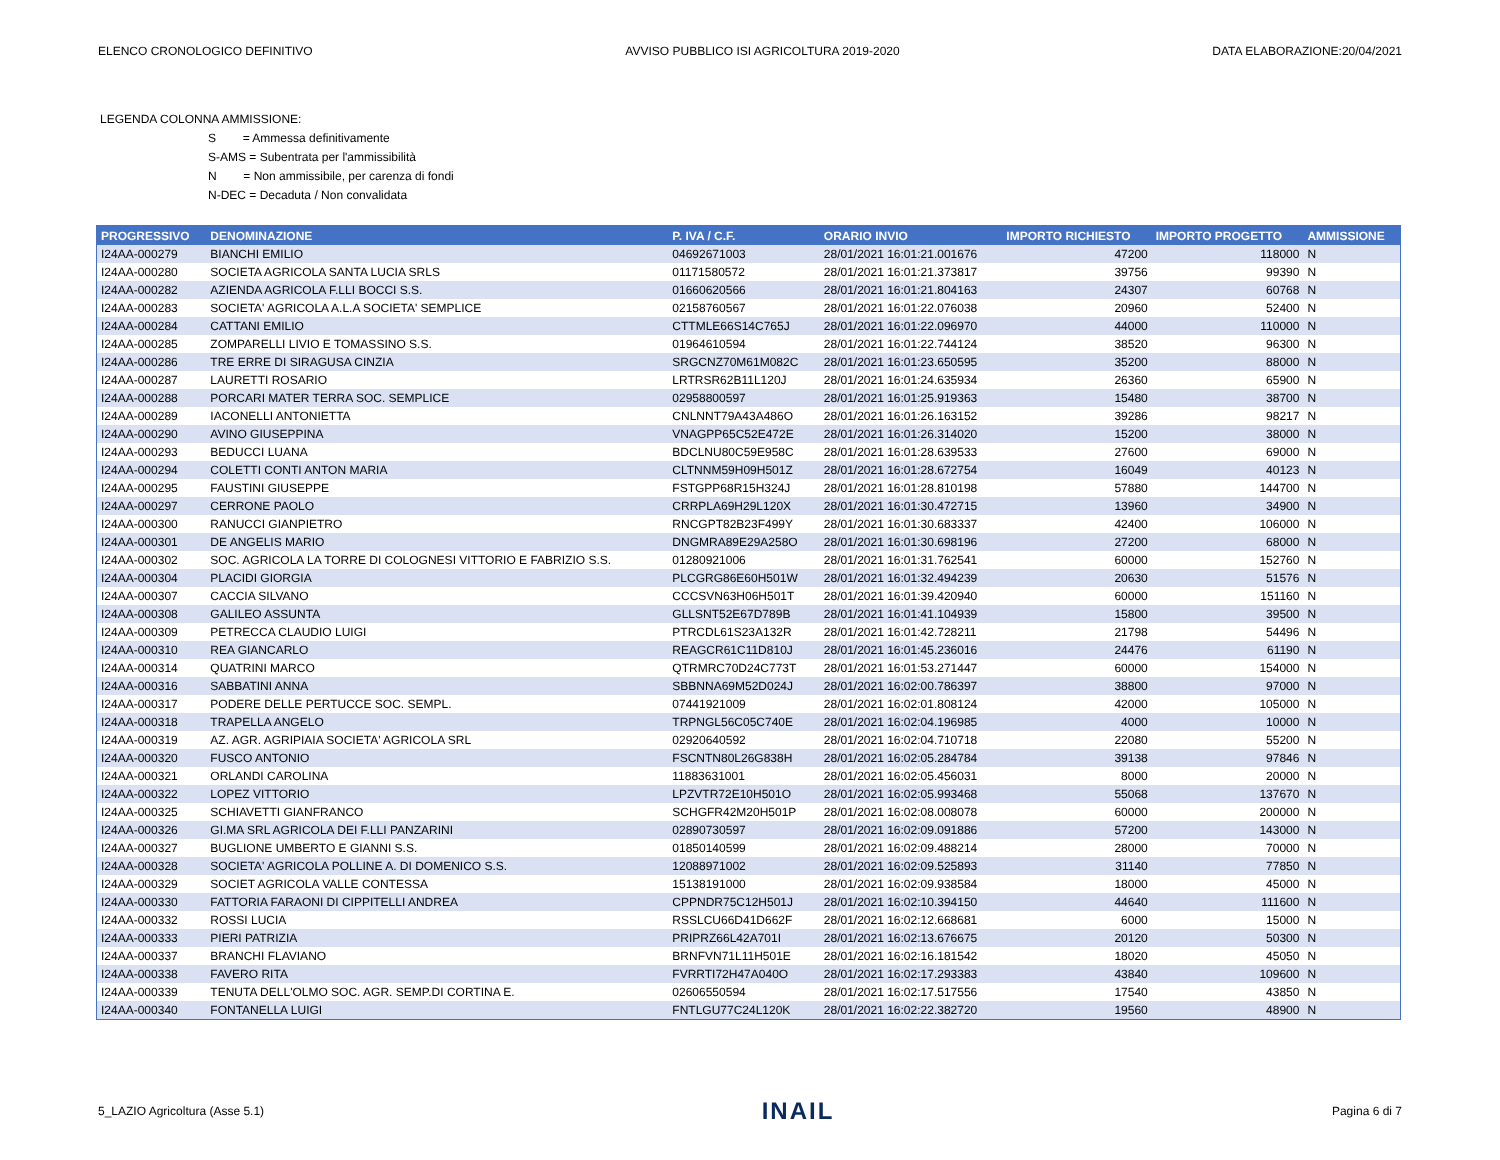ELENCO CRONOLOGICO DEFINITIVO AVVISO PUBBLICO ISI AGRICOLTURA 2019-2020 DATA ELABORAZIONE:20/04/2021
LEGENDA COLONNA AMMISSIONE:
S = Ammessa definitivamente
S-AMS = Subentrata per l'ammissibilità
N = Non ammissibile, per carenza di fondi
N-DEC = Decaduta / Non convalidata
| PROGRESSIVO | DENOMINAZIONE | P. IVA / C.F. | ORARIO INVIO | IMPORTO RICHIESTO | IMPORTO PROGETTO | AMMISSIONE |
| --- | --- | --- | --- | --- | --- | --- |
| I24AA-000279 | BIANCHI EMILIO | 04692671003 | 28/01/2021 16:01:21.001676 | 47200 | 118000 | N |
| I24AA-000280 | SOCIETA AGRICOLA SANTA LUCIA SRLS | 01171580572 | 28/01/2021 16:01:21.373817 | 39756 | 99390 | N |
| I24AA-000282 | AZIENDA AGRICOLA F.LLI BOCCI S.S. | 01660620566 | 28/01/2021 16:01:21.804163 | 24307 | 60768 | N |
| I24AA-000283 | SOCIETA' AGRICOLA A.L.A SOCIETA' SEMPLICE | 02158760567 | 28/01/2021 16:01:22.076038 | 20960 | 52400 | N |
| I24AA-000284 | CATTANI EMILIO | CTTMLE66S14C765J | 28/01/2021 16:01:22.096970 | 44000 | 110000 | N |
| I24AA-000285 | ZOMPARELLI LIVIO E TOMASSINO S.S. | 01964610594 | 28/01/2021 16:01:22.744124 | 38520 | 96300 | N |
| I24AA-000286 | TRE ERRE DI SIRAGUSA CINZIA | SRGCNZ70M61M082C | 28/01/2021 16:01:23.650595 | 35200 | 88000 | N |
| I24AA-000287 | LAURETTI ROSARIO | LRTRSR62B11L120J | 28/01/2021 16:01:24.635934 | 26360 | 65900 | N |
| I24AA-000288 | PORCARI MATER TERRA SOC. SEMPLICE | 02958800597 | 28/01/2021 16:01:25.919363 | 15480 | 38700 | N |
| I24AA-000289 | IACONELLI ANTONIETTA | CNLNNT79A43A486O | 28/01/2021 16:01:26.163152 | 39286 | 98217 | N |
| I24AA-000290 | AVINO GIUSEPPINA | VNAGPP65C52E472E | 28/01/2021 16:01:26.314020 | 15200 | 38000 | N |
| I24AA-000293 | BEDUCCI LUANA | BDCLNU80C59E958C | 28/01/2021 16:01:28.639533 | 27600 | 69000 | N |
| I24AA-000294 | COLETTI CONTI ANTON MARIA | CLTNNM59H09H501Z | 28/01/2021 16:01:28.672754 | 16049 | 40123 | N |
| I24AA-000295 | FAUSTINI GIUSEPPE | FSTGPP68R15H324J | 28/01/2021 16:01:28.810198 | 57880 | 144700 | N |
| I24AA-000297 | CERRONE PAOLO | CRRPLA69H29L120X | 28/01/2021 16:01:30.472715 | 13960 | 34900 | N |
| I24AA-000300 | RANUCCI GIANPIETRO | RNCGPT82B23F499Y | 28/01/2021 16:01:30.683337 | 42400 | 106000 | N |
| I24AA-000301 | DE ANGELIS MARIO | DNGMRA89E29A258O | 28/01/2021 16:01:30.698196 | 27200 | 68000 | N |
| I24AA-000302 | SOC. AGRICOLA LA TORRE DI COLOGNESI VITTORIO E FABRIZIO S.S. | 01280921006 | 28/01/2021 16:01:31.762541 | 60000 | 152760 | N |
| I24AA-000304 | PLACIDI GIORGIA | PLCGRG86E60H501W | 28/01/2021 16:01:32.494239 | 20630 | 51576 | N |
| I24AA-000307 | CACCIA SILVANO | CCCSVN63H06H501T | 28/01/2021 16:01:39.420940 | 60000 | 151160 | N |
| I24AA-000308 | GALILEO ASSUNTA | GLLSNT52E67D789B | 28/01/2021 16:01:41.104939 | 15800 | 39500 | N |
| I24AA-000309 | PETRECCA CLAUDIO LUIGI | PTRCDL61S23A132R | 28/01/2021 16:01:42.728211 | 21798 | 54496 | N |
| I24AA-000310 | REA GIANCARLO | REAGCR61C11D810J | 28/01/2021 16:01:45.236016 | 24476 | 61190 | N |
| I24AA-000314 | QUATRINI MARCO | QTRMRC70D24C773T | 28/01/2021 16:01:53.271447 | 60000 | 154000 | N |
| I24AA-000316 | SABBATINI ANNA | SBBNNA69M52D024J | 28/01/2021 16:02:00.786397 | 38800 | 97000 | N |
| I24AA-000317 | PODERE DELLE PERTUCCE SOC. SEMPL. | 07441921009 | 28/01/2021 16:02:01.808124 | 42000 | 105000 | N |
| I24AA-000318 | TRAPELLA ANGELO | TRPNGL56C05C740E | 28/01/2021 16:02:04.196985 | 4000 | 10000 | N |
| I24AA-000319 | AZ. AGR. AGRIPIAIA SOCIETA' AGRICOLA SRL | 02920640592 | 28/01/2021 16:02:04.710718 | 22080 | 55200 | N |
| I24AA-000320 | FUSCO ANTONIO | FSCNTN80L26G838H | 28/01/2021 16:02:05.284784 | 39138 | 97846 | N |
| I24AA-000321 | ORLANDI CAROLINA | 11883631001 | 28/01/2021 16:02:05.456031 | 8000 | 20000 | N |
| I24AA-000322 | LOPEZ VITTORIO | LPZVTR72E10H501O | 28/01/2021 16:02:05.993468 | 55068 | 137670 | N |
| I24AA-000325 | SCHIAVETTI GIANFRANCO | SCHGFR42M20H501P | 28/01/2021 16:02:08.008078 | 60000 | 200000 | N |
| I24AA-000326 | GI.MA SRL AGRICOLA DEI F.LLI PANZARINI | 02890730597 | 28/01/2021 16:02:09.091886 | 57200 | 143000 | N |
| I24AA-000327 | BUGLIONE UMBERTO E GIANNI S.S. | 01850140599 | 28/01/2021 16:02:09.488214 | 28000 | 70000 | N |
| I24AA-000328 | SOCIETA' AGRICOLA POLLINE A. DI DOMENICO S.S. | 12088971002 | 28/01/2021 16:02:09.525893 | 31140 | 77850 | N |
| I24AA-000329 | SOCIET AGRICOLA VALLE CONTESSA | 15138191000 | 28/01/2021 16:02:09.938584 | 18000 | 45000 | N |
| I24AA-000330 | FATTORIA FARAONI DI CIPPITELLI ANDREA | CPPNDR75C12H501J | 28/01/2021 16:02:10.394150 | 44640 | 111600 | N |
| I24AA-000332 | ROSSI LUCIA | RSSLCU66D41D662F | 28/01/2021 16:02:12.668681 | 6000 | 15000 | N |
| I24AA-000333 | PIERI PATRIZIA | PRIPRZ66L42A701I | 28/01/2021 16:02:13.676675 | 20120 | 50300 | N |
| I24AA-000337 | BRANCHI FLAVIANO | BRNFVN71L11H501E | 28/01/2021 16:02:16.181542 | 18020 | 45050 | N |
| I24AA-000338 | FAVERO RITA | FVRRTI72H47A040O | 28/01/2021 16:02:17.293383 | 43840 | 109600 | N |
| I24AA-000339 | TENUTA DELL'OLMO SOC. AGR. SEMP.DI CORTINA E. | 02606550594 | 28/01/2021 16:02:17.517556 | 17540 | 43850 | N |
| I24AA-000340 | FONTANELLA LUIGI | FNTLGU77C24L120K | 28/01/2021 16:02:22.382720 | 19560 | 48900 | N |
5_LAZIO Agricoltura (Asse 5.1) INAIL Pagina 6 di 7